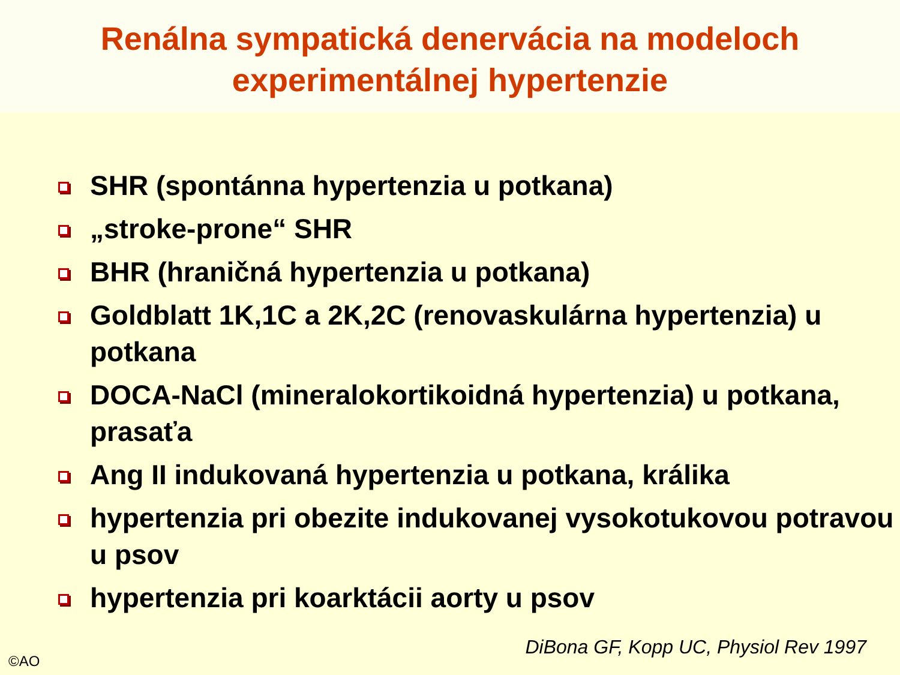Renálna sympatická denervácia na modeloch
experimentálnej hypertenzie
SHR (spontánna hypertenzia u potkana)
„stroke-prone“ SHR
BHR (hraničná hypertenzia u potkana)
Goldblatt 1K,1C a 2K,2C (renovaskulárna hypertenzia) u potkana
DOCA-NaCl (mineralokortikoidná hypertenzia) u potkana, prasaťa
Ang II indukovaná hypertenzia u potkana, králika
hypertenzia pri obezite indukovanej vysokotukovou potravou u psov
hypertenzia pri koarktácii aorty u psov
DiBona GF, Kopp UC, Physiol Rev 1997
©AO